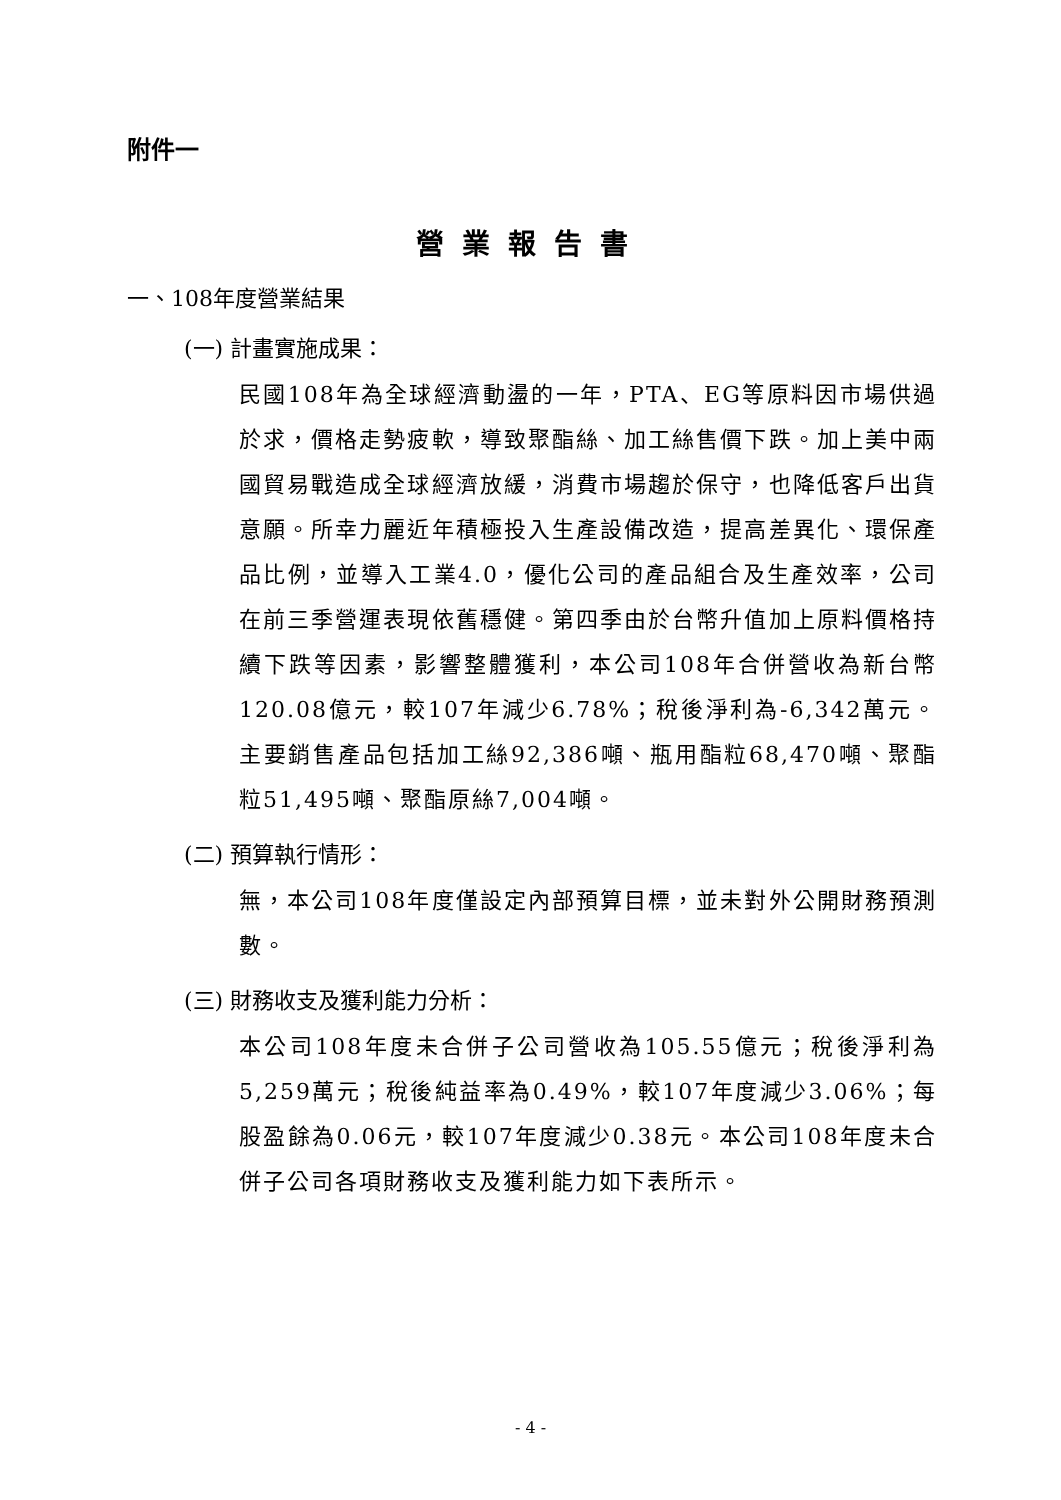附件一
營業報告書
一、108年度營業結果
(一) 計畫實施成果：
民國108年為全球經濟動盪的一年，PTA、EG等原料因市場供過於求，價格走勢疲軟，導致聚酯絲、加工絲售價下跌。加上美中兩國貿易戰造成全球經濟放緩，消費市場趨於保守，也降低客戶出貨意願。所幸力麗近年積極投入生產設備改造，提高差異化、環保產品比例，並導入工業4.0，優化公司的產品組合及生產效率，公司在前三季營運表現依舊穩健。第四季由於台幣升值加上原料價格持續下跌等因素，影響整體獲利，本公司108年合併營收為新台幣120.08億元，較107年減少6.78%；稅後淨利為-6,342萬元。主要銷售產品包括加工絲92,386噸、瓶用酯粒68,470噸、聚酯粒51,495噸、聚酯原絲7,004噸。
(二) 預算執行情形：
無，本公司108年度僅設定內部預算目標，並未對外公開財務預測數。
(三) 財務收支及獲利能力分析：
本公司108年度未合併子公司營收為105.55億元；稅後淨利為5,259萬元；稅後純益率為0.49%，較107年度減少3.06%；每股盈餘為0.06元，較107年度減少0.38元。本公司108年度未合併子公司各項財務收支及獲利能力如下表所示。
- 4 -